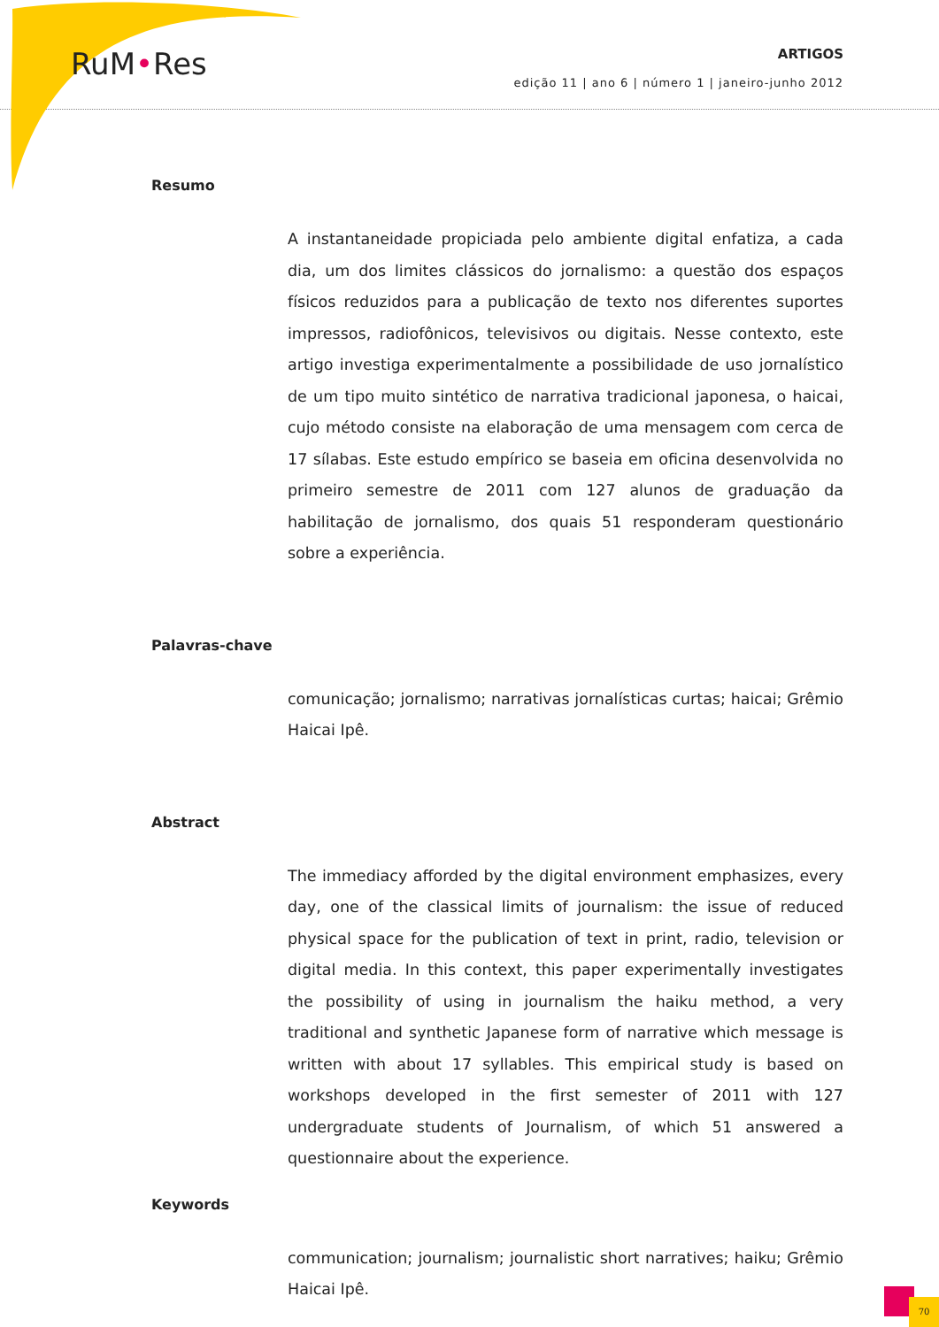RuM•Res
ARTIGOS
edição 11 | ano 6 | número 1 | janeiro-junho 2012
Resumo
A instantaneidade propiciada pelo ambiente digital enfatiza, a cada dia, um dos limites clássicos do jornalismo: a questão dos espaços físicos reduzidos para a publicação de texto nos diferentes suportes impressos, radiofônicos, televisivos ou digitais. Nesse contexto, este artigo investiga experimentalmente a possibilidade de uso jornalístico de um tipo muito sintético de narrativa tradicional japonesa, o haicai, cujo método consiste na elaboração de uma mensagem com cerca de 17 sílabas. Este estudo empírico se baseia em oficina desenvolvida no primeiro semestre de 2011 com 127 alunos de graduação da habilitação de jornalismo, dos quais 51 responderam questionário sobre a experiência.
Palavras-chave
comunicação; jornalismo; narrativas jornalísticas curtas; haicai; Grêmio Haicai Ipê.
Abstract
The immediacy afforded by the digital environment emphasizes, every day, one of the classical limits of journalism: the issue of reduced physical space for the publication of text in print, radio, television or digital media. In this context, this paper experimentally investigates the possibility of using in journalism the haiku method, a very traditional and synthetic Japanese form of narrative which message is written with about 17 syllables. This empirical study is based on workshops developed in the first semester of 2011 with 127 undergraduate students of Journalism, of which 51 answered a questionnaire about the experience.
Keywords
communication; journalism; journalistic short narratives; haiku; Grêmio Haicai Ipê.
70